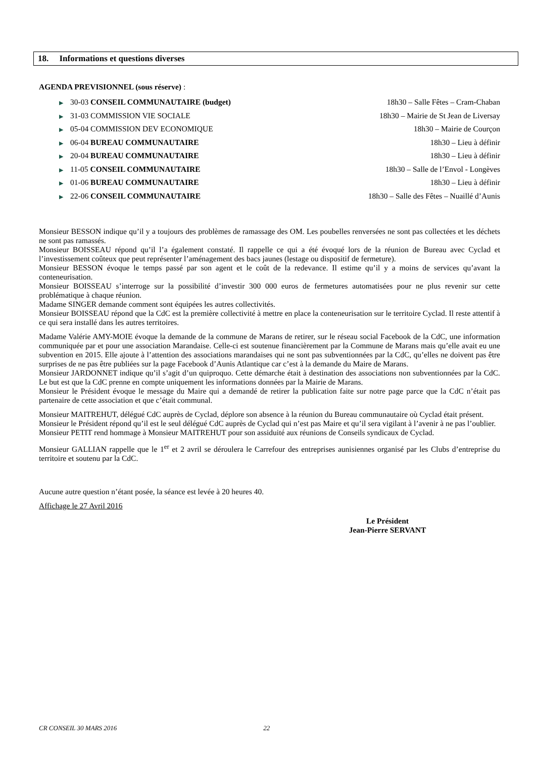18. Informations et questions diverses
AGENDA PREVISIONNEL (sous réserve) :
▶ 30-03 CONSEIL COMMUNAUTAIRE (budget) 18h30 – Salle Fêtes – Cram-Chaban
▶ 31-03 COMMISSION VIE SOCIALE 18h30 – Mairie de St Jean de Liversay
▶ 05-04 COMMISSION DEV ECONOMIQUE 18h30 – Mairie de Courçon
▶ 06-04 BUREAU COMMUNAUTAIRE 18h30 – Lieu à définir
▶ 20-04 BUREAU COMMUNAUTAIRE 18h30 – Lieu à définir
▶ 11-05 CONSEIL COMMUNAUTAIRE 18h30 – Salle de l’Envol - Longèves
▶ 01-06 BUREAU COMMUNAUTAIRE 18h30 – Lieu à définir
▶ 22-06 CONSEIL COMMUNAUTAIRE 18h30 – Salle des Fêtes – Nuaillé d’Aunis
Monsieur BESSON indique qu’il y a toujours des problèmes de ramassage des OM. Les poubelles renversées ne sont pas collectées et les déchets ne sont pas ramassés.
Monsieur BOISSEAU répond qu’il l’a également constaté. Il rappelle ce qui a été évoqué lors de la réunion de Bureau avec Cyclad et l’investissement coûteux que peut représenter l’aménagement des bacs jaunes (lestage ou dispositif de fermeture).
Monsieur BESSON évoque le temps passé par son agent et le coût de la redevance. Il estime qu’il y a moins de services qu’avant la conteneurisation.
Monsieur BOISSEAU s’interroge sur la possibilité d’investir 300 000 euros de fermetures automatisées pour ne plus revenir sur cette problématique à chaque réunion.
Madame SINGER demande comment sont équipées les autres collectivités.
Monsieur BOISSEAU répond que la CdC est la première collectivité à mettre en place la conteneurisation sur le territoire Cyclad. Il reste attentif à ce qui sera installé dans les autres territoires.
Madame Valérie AMY-MOIE évoque la demande de la commune de Marans de retirer, sur le réseau social Facebook de la CdC, une information communiquée par et pour une association Marandaise. Celle-ci est soutenue financièrement par la Commune de Marans mais qu’elle avait eu une subvention en 2015. Elle ajoute à l’attention des associations marandaises qui ne sont pas subventionnées par la CdC, qu’elles ne doivent pas être surprises de ne pas être publiées sur la page Facebook d’Aunis Atlantique car c’est à la demande du Maire de Marans.
Monsieur JARDONNET indique qu’il s’agit d’un quiproquo. Cette démarche était à destination des associations non subventionnées par la CdC. Le but est que la CdC prenne en compte uniquement les informations données par la Mairie de Marans.
Monsieur le Président évoque le message du Maire qui a demandé de retirer la publication faite sur notre page parce que la CdC n’était pas partenaire de cette association et que c’était communal.
Monsieur MAITREHUT, délégué CdC auprès de Cyclad, déplore son absence à la réunion du Bureau communautaire où Cyclad était présent.
Monsieur le Président répond qu’il est le seul délégué CdC auprès de Cyclad qui n’est pas Maire et qu’il sera vigilant à l’avenir à ne pas l’oublier.
Monsieur PETIT rend hommage à Monsieur MAITREHUT pour son assiduité aux réunions de Conseils syndicaux de Cyclad.
Monsieur GALLIAN rappelle que le 1<sup>er</sup> et 2 avril se déroulera le Carrefour des entreprises aunisiennes organisé par les Clubs d’entreprise du territoire et soutenu par la CdC.
Aucune autre question n’étant posée, la séance est levée à 20 heures 40.
Affichage le 27 Avril 2016
Le Président
Jean-Pierre SERVANT
CR CONSEIL 30 MARS 2016 22